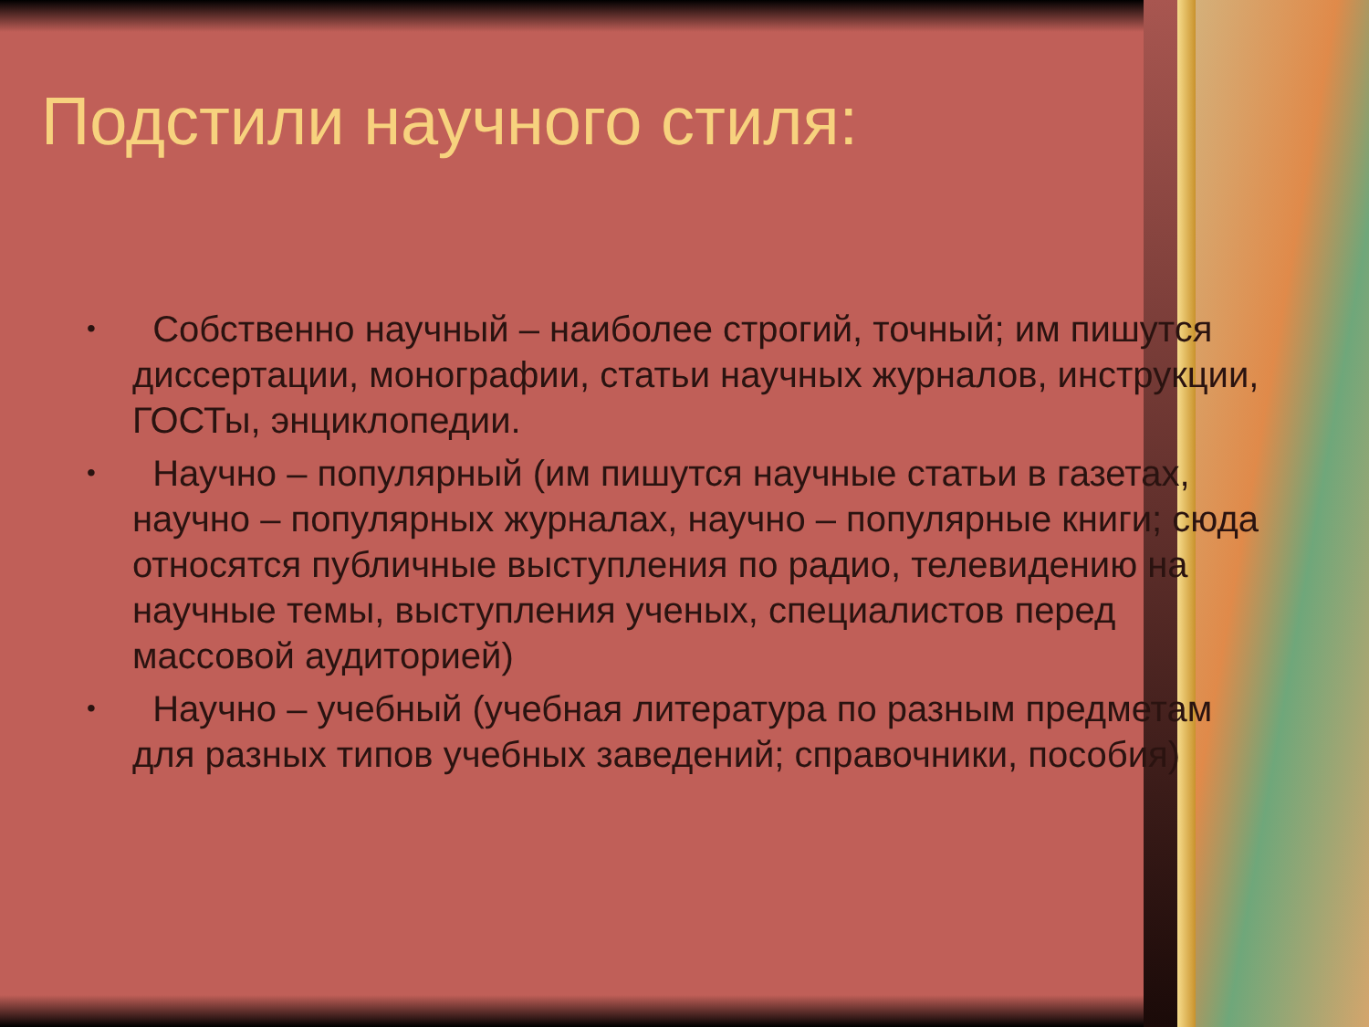Подстили научного стиля:
• Собственно научный – наиболее строгий, точный; им пишутся диссертации, монографии, статьи научных журналов, инструкции, ГОСТы, энциклопедии.
• Научно – популярный (им пишутся научные статьи в газетах, научно – популярных журналах, научно – популярные книги; сюда относятся публичные выступления по радио, телевидению на научные темы, выступления ученых, специалистов перед массовой аудиторией)
• Научно – учебный (учебная литература по разным предметам для разных типов учебных заведений; справочники, пособия)